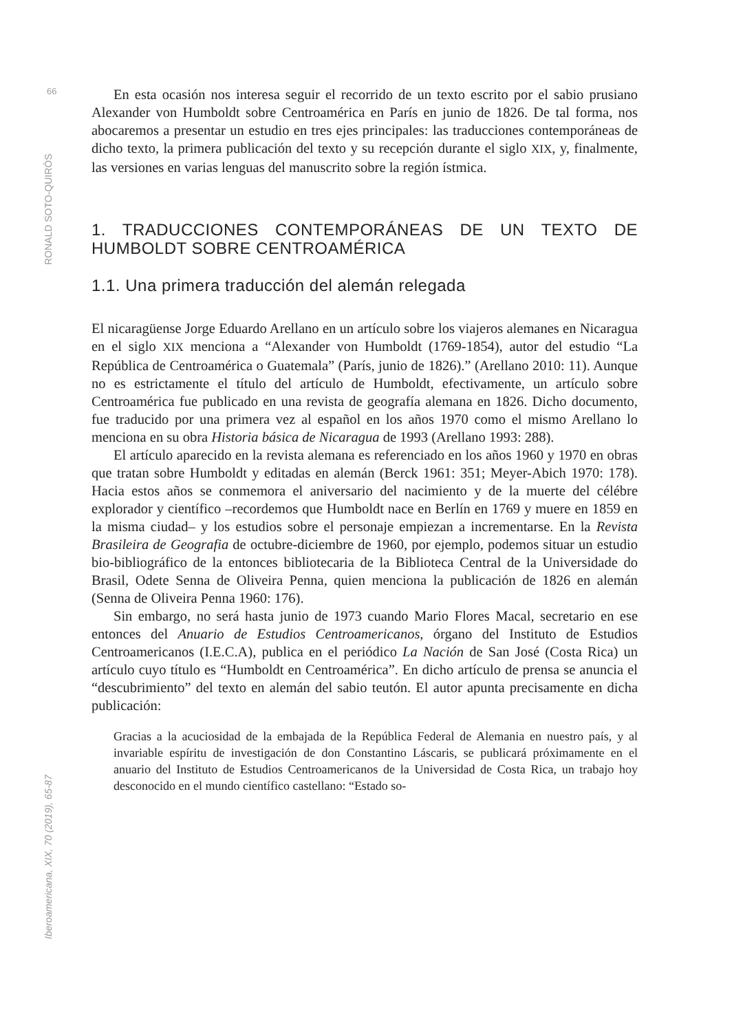66
RONALD SOTO-QUIRÓS
Iberoamericana, XIX, 70 (2019), 65-87
En esta ocasión nos interesa seguir el recorrido de un texto escrito por el sabio prusiano Alexander von Humboldt sobre Centroamérica en París en junio de 1826. De tal forma, nos abocaremos a presentar un estudio en tres ejes principales: las traducciones contemporáneas de dicho texto, la primera publicación del texto y su recepción durante el siglo XIX, y, finalmente, las versiones en varias lenguas del manuscrito sobre la región ístmica.
1. TRADUCCIONES CONTEMPORÁNEAS DE UN TEXTO DE HUMBOLDT SOBRE CENTROAMÉRICA
1.1. Una primera traducción del alemán relegada
El nicaragüense Jorge Eduardo Arellano en un artículo sobre los viajeros alemanes en Nicaragua en el siglo XIX menciona a “Alexander von Humboldt (1769-1854), autor del estudio “La República de Centroamérica o Guatemala” (París, junio de 1826).” (Arellano 2010: 11). Aunque no es estrictamente el título del artículo de Humboldt, efectivamente, un artículo sobre Centroamérica fue publicado en una revista de geografía alemana en 1826. Dicho documento, fue traducido por una primera vez al español en los años 1970 como el mismo Arellano lo menciona en su obra Historia básica de Nicaragua de 1993 (Arellano 1993: 288).
El artículo aparecido en la revista alemana es referenciado en los años 1960 y 1970 en obras que tratan sobre Humboldt y editadas en alemán (Berck 1961: 351; Meyer-Abich 1970: 178). Hacia estos años se conmemora el aniversario del nacimiento y de la muerte del célébre explorador y científico –recordemos que Humboldt nace en Berlín en 1769 y muere en 1859 en la misma ciudad– y los estudios sobre el personaje empiezan a incrementarse. En la Revista Brasileira de Geografia de octubre-diciembre de 1960, por ejemplo, podemos situar un estudio bio-bibliográfico de la entonces bibliotecaria de la Biblioteca Central de la Universidade do Brasil, Odete Senna de Oliveira Penna, quien menciona la publicación de 1826 en alemán (Senna de Oliveira Penna 1960: 176).
Sin embargo, no será hasta junio de 1973 cuando Mario Flores Macal, secretario en ese entonces del Anuario de Estudios Centroamericanos, órgano del Instituto de Estudios Centroamericanos (I.E.C.A), publica en el periódico La Nación de San José (Costa Rica) un artículo cuyo título es “Humboldt en Centroamérica”. En dicho artículo de prensa se anuncia el “descubrimiento” del texto en alemán del sabio teutón. El autor apunta precisamente en dicha publicación:
Gracias a la acuciosidad de la embajada de la República Federal de Alemania en nuestro país, y al invariable espíritu de investigación de don Constantino Láscaris, se publicará próximamente en el anuario del Instituto de Estudios Centroamericanos de la Universidad de Costa Rica, un trabajo hoy desconocido en el mundo científico castellano: “Estado so-